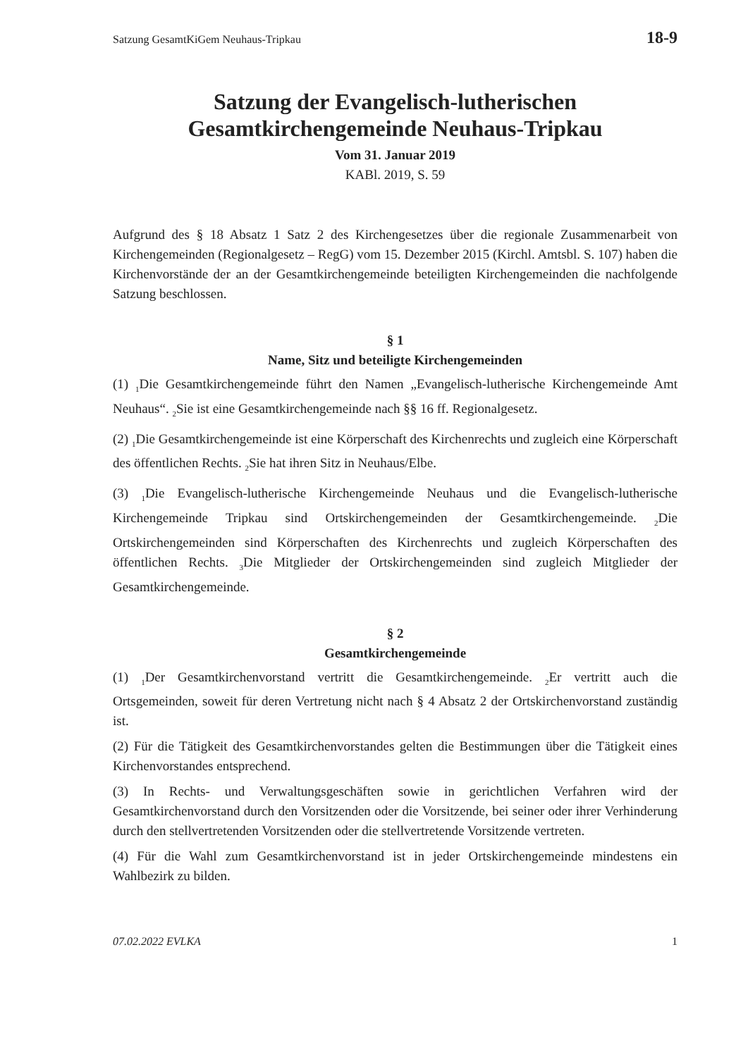Satzung GesamtKiGem Neuhaus-Tripkau 18-9
Satzung der Evangelisch-lutherischen
Gesamtkirchengemeinde Neuhaus-Tripkau
Vom 31. Januar 2019
KABl. 2019, S. 59
Aufgrund des § 18 Absatz 1 Satz 2 des Kirchengesetzes über die regionale Zusammenarbeit von Kirchengemeinden (Regionalgesetz – RegG) vom 15. Dezember 2015 (Kirchl. Amtsbl. S. 107) haben die Kirchenvorstände der an der Gesamtkirchengemeinde beteiligten Kirchengemeinden die nachfolgende Satzung beschlossen.
§ 1
Name, Sitz und beteiligte Kirchengemeinden
(1) <sub>1</sub>Die Gesamtkirchengemeinde führt den Namen „Evangelisch-lutherische Kirchengemeinde Amt Neuhaus“. <sub>2</sub>Sie ist eine Gesamtkirchengemeinde nach §§ 16 ff. Regionalgesetz.
(2) <sub>1</sub>Die Gesamtkirchengemeinde ist eine Körperschaft des Kirchenrechts und zugleich eine Körperschaft des öffentlichen Rechts. <sub>2</sub>Sie hat ihren Sitz in Neuhaus/Elbe.
(3) <sub>1</sub>Die Evangelisch-lutherische Kirchengemeinde Neuhaus und die Evangelisch-lutherische Kirchengemeinde Tripkau sind Ortskirchengemeinden der Gesamtkirchengemeinde. <sub>2</sub>Die Ortskirchengemeinden sind Körperschaften des Kirchenrechts und zugleich Körperschaften des öffentlichen Rechts. <sub>3</sub>Die Mitglieder der Ortskirchengemeinden sind zugleich Mitglieder der Gesamtkirchengemeinde.
§ 2
Gesamtkirchengemeinde
(1) <sub>1</sub>Der Gesamtkirchenvorstand vertritt die Gesamtkirchengemeinde. <sub>2</sub>Er vertritt auch die Ortsgemeinden, soweit für deren Vertretung nicht nach § 4 Absatz 2 der Ortskirchenvorstand zuständig ist.
(2) Für die Tätigkeit des Gesamtkirchenvorstandes gelten die Bestimmungen über die Tätigkeit eines Kirchenvorstandes entsprechend.
(3) In Rechts- und Verwaltungsgeschäften sowie in gerichtlichen Verfahren wird der Gesamtkirchenvorstand durch den Vorsitzenden oder die Vorsitzende, bei seiner oder ihrer Verhinderung durch den stellvertretenden Vorsitzenden oder die stellvertretende Vorsitzende vertreten.
(4) Für die Wahl zum Gesamtkirchenvorstand ist in jeder Ortskirchengemeinde mindestens ein Wahlbezirk zu bilden.
07.02.2022 EVLKA 1